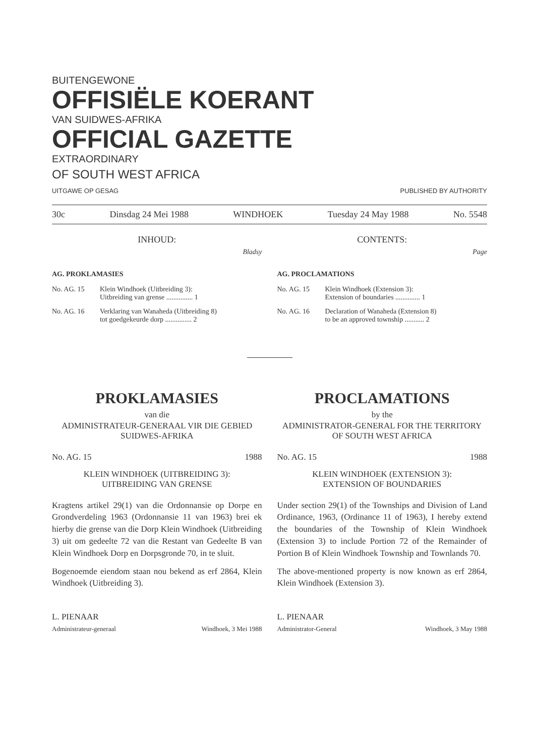BUITENGEWONE
OFFISIËLE KOERANT
VAN SUIDWES-AFRIKA
OFFICIAL GAZETTE
EXTRAORDINARY
OF SOUTH WEST AFRICA
UITGAWE OP GESAG PUBLISHED BY AUTHORITY
30c Dinsdag 24 Mei 1988 WINDHOEK Tuesday 24 May 1988 No. 5548
INHOUD:
Bladsy
AG. PROKLAMASIES
No. AG. 15 Klein Windhoek (Uitbreiding 3):
Uitbreiding van grense ............... 1
No. AG. 16 Verklaring van Wanaheda (Uitbreiding 8)
tot goedgekeurde dorp ............... 2
CONTENTS:
Page
AG. PROCLAMATIONS
No. AG. 15 Klein Windhoek (Extension 3):
Extension of boundaries .............. 1
No. AG. 16 Declaration of Wanaheda (Extension 8)
to be an approved township ........... 2
PROKLAMASIES
van die
ADMINISTRATEUR-GENERAAL VIR DIE GEBIED SUIDWES-AFRIKA
No. AG. 15 1988
KLEIN WINDHOEK (UITBREIDING 3):
UITBREIDING VAN GRENSE
Kragtens artikel 29(1) van die Ordonnansie op Dorpe en Grondverdeling 1963 (Ordonnansie 11 van 1963) brei ek hierby die grense van die Dorp Klein Windhoek (Uitbreiding 3) uit om gedeelte 72 van die Restant van Gedeelte B van Klein Windhoek Dorp en Dorpsgronde 70, in te sluit.
Bogenoemde eiendom staan nou bekend as erf 2864, Klein Windhoek (Uitbreiding 3).
L. PIENAAR
Administrateur-generaal Windhoek, 3 Mei 1988
PROCLAMATIONS
by the
ADMINISTRATOR-GENERAL FOR THE TERRITORY OF SOUTH WEST AFRICA
No. AG. 15 1988
KLEIN WINDHOEK (EXTENSION 3):
EXTENSION OF BOUNDARIES
Under section 29(1) of the Townships and Division of Land Ordinance, 1963, (Ordinance 11 of 1963), I hereby extend the boundaries of the Township of Klein Windhoek (Extension 3) to include Portion 72 of the Remainder of Portion B of Klein Windhoek Township and Townlands 70.
The above-mentioned property is now known as erf 2864, Klein Windhoek (Extension 3).
L. PIENAAR
Administrator-General Windhoek, 3 May 1988